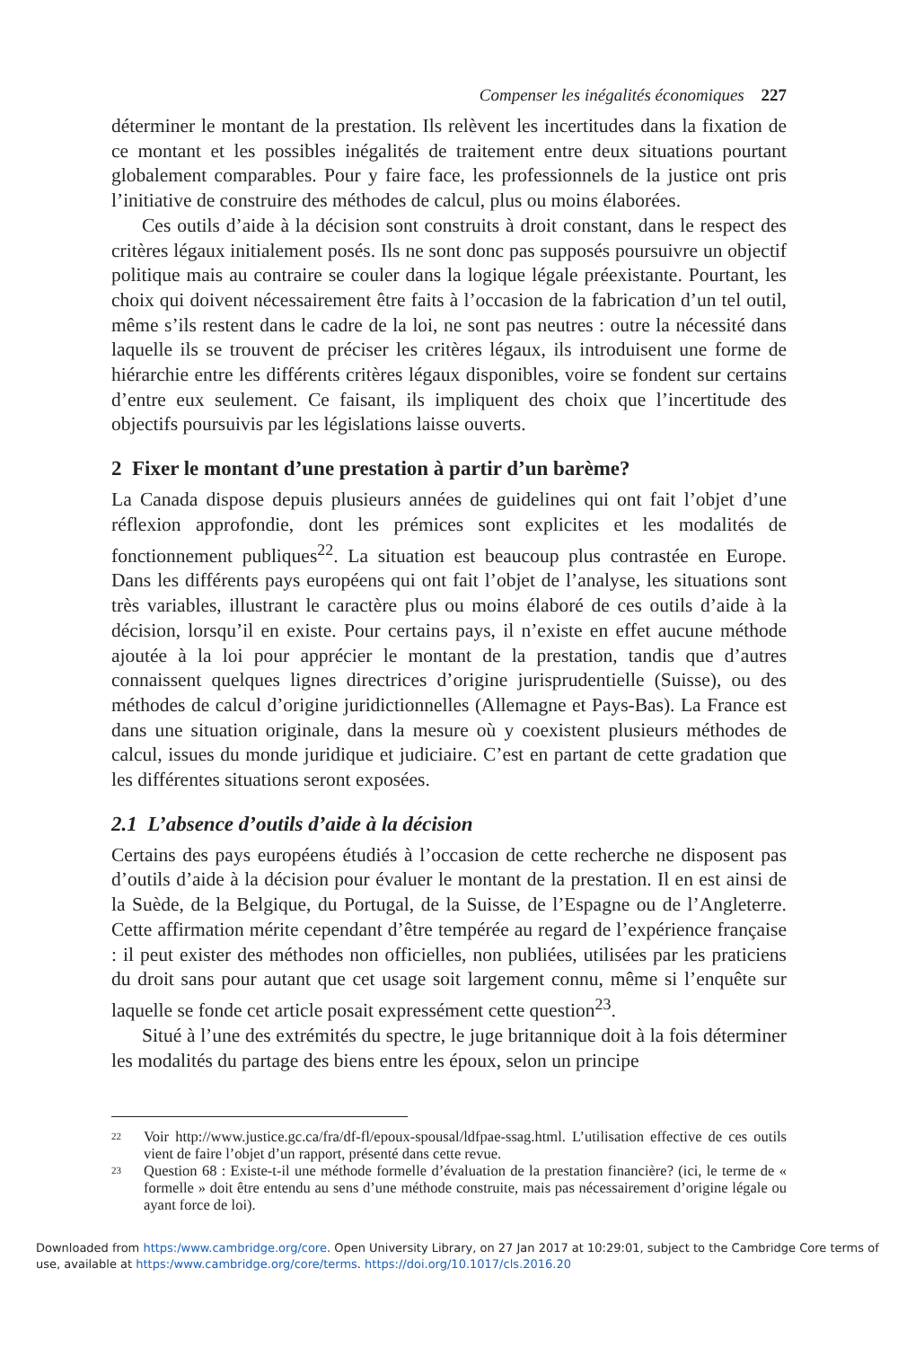Compenser les inégalités économiques 227
déterminer le montant de la prestation. Ils relèvent les incertitudes dans la fixation de ce montant et les possibles inégalités de traitement entre deux situations pourtant globalement comparables. Pour y faire face, les professionnels de la justice ont pris l’initiative de construire des méthodes de calcul, plus ou moins élaborées.
Ces outils d’aide à la décision sont construits à droit constant, dans le respect des critères légaux initialement posés. Ils ne sont donc pas supposés poursuivre un objectif politique mais au contraire se couler dans la logique légale préexistante. Pourtant, les choix qui doivent nécessairement être faits à l’occasion de la fabrication d’un tel outil, même s’ils restent dans le cadre de la loi, ne sont pas neutres : outre la nécessité dans laquelle ils se trouvent de préciser les critères légaux, ils introduisent une forme de hiérarchie entre les différents critères légaux disponibles, voire se fondent sur certains d’entre eux seulement. Ce faisant, ils impliquent des choix que l’incertitude des objectifs poursuivis par les législations laisse ouverts.
2 Fixer le montant d’une prestation à partir d’un barème?
La Canada dispose depuis plusieurs années de guidelines qui ont fait l’objet d’une réflexion approfondie, dont les prémices sont explicites et les modalités de fonctionnement publiques<sup>22</sup>. La situation est beaucoup plus contrastée en Europe. Dans les différents pays européens qui ont fait l’objet de l’analyse, les situations sont très variables, illustrant le caractère plus ou moins élaboré de ces outils d’aide à la décision, lorsqu’il en existe. Pour certains pays, il n’existe en effet aucune méthode ajoutée à la loi pour apprécier le montant de la prestation, tandis que d’autres connaissent quelques lignes directrices d’origine jurisprudentielle (Suisse), ou des méthodes de calcul d’origine juridictionnelles (Allemagne et Pays-Bas). La France est dans une situation originale, dans la mesure où y coexistent plusieurs méthodes de calcul, issues du monde juridique et judiciaire. C’est en partant de cette gradation que les différentes situations seront exposées.
2.1 L’absence d’outils d’aide à la décision
Certains des pays européens étudiés à l’occasion de cette recherche ne disposent pas d’outils d’aide à la décision pour évaluer le montant de la prestation. Il en est ainsi de la Suède, de la Belgique, du Portugal, de la Suisse, de l’Espagne ou de l’Angleterre. Cette affirmation mérite cependant d’être tempérée au regard de l’expérience française : il peut exister des méthodes non officielles, non publiées, utilisées par les praticiens du droit sans pour autant que cet usage soit largement connu, même si l’enquête sur laquelle se fonde cet article posait expressément cette question<sup>23</sup>.
Situé à l’une des extrémités du spectre, le juge britannique doit à la fois déterminer les modalités du partage des biens entre les époux, selon un principe
22
Voir http://www.justice.gc.ca/fra/df-fl/epoux-spousal/ldfpae-ssag.html. L’utilisation effective de ces outils vient de faire l’objet d’un rapport, présenté dans cette revue.
23
Question 68 : Existe-t-il une méthode formelle d’évaluation de la prestation financière? (ici, le terme de « formelle » doit être entendu au sens d’une méthode construite, mais pas nécessairement d’origine légale ou ayant force de loi).
Downloaded from https:/www.cambridge.org/core. Open University Library, on 27 Jan 2017 at 10:29:01, subject to the Cambridge Core terms of use, available at https:/www.cambridge.org/core/terms. https://doi.org/10.1017/cls.2016.20